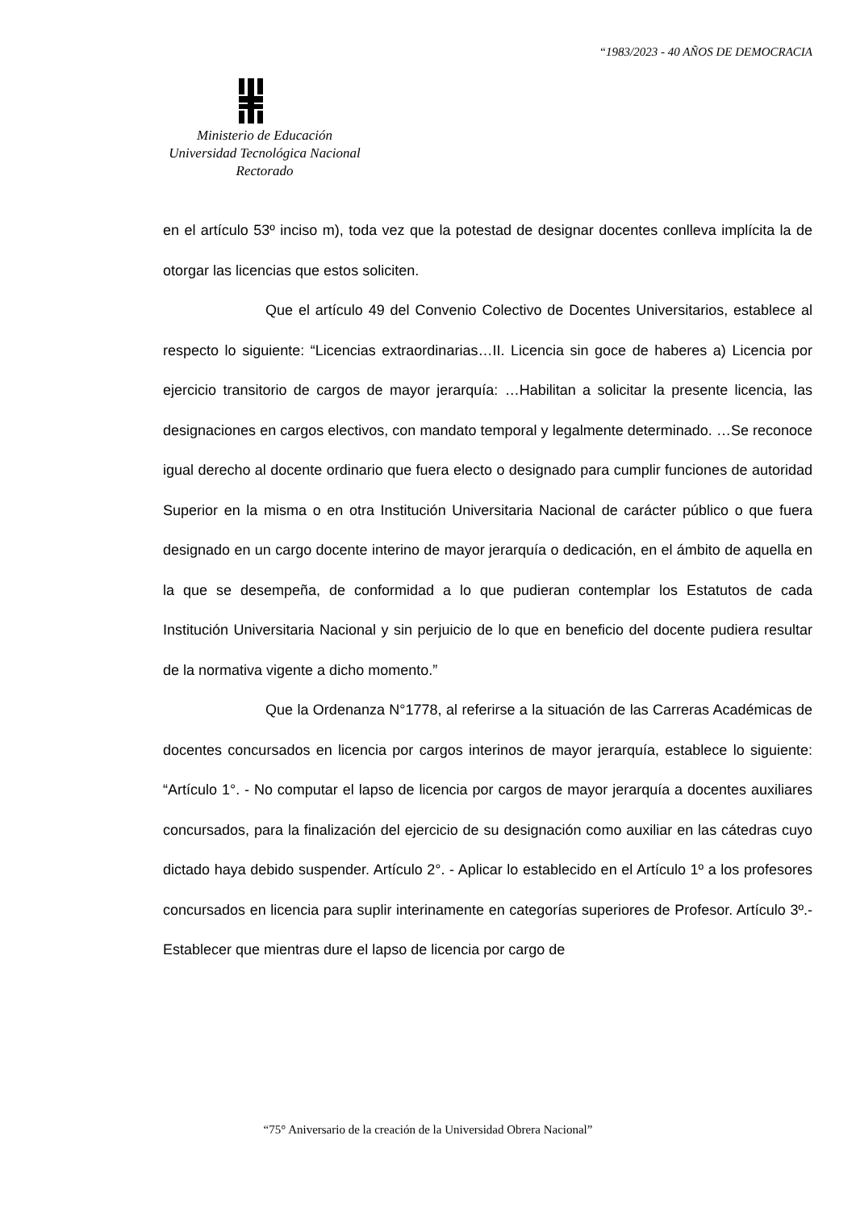“1983/2023 - 40 AÑOS DE DEMOCRACIA
Ministerio de Educación
Universidad Tecnológica Nacional
Rectorado
en el artículo 53º inciso m), toda vez que la potestad de designar docentes conlleva implícita la de otorgar las licencias que estos soliciten.
Que el artículo 49 del Convenio Colectivo de Docentes Universitarios, establece al respecto lo siguiente: “Licencias extraordinarias…II. Licencia sin goce de haberes a) Licencia por ejercicio transitorio de cargos de mayor jerarquía: …Habilitan a solicitar la presente licencia, las designaciones en cargos electivos, con mandato temporal y legalmente determinado. …Se reconoce igual derecho al docente ordinario que fuera electo o designado para cumplir funciones de autoridad Superior en la misma o en otra Institución Universitaria Nacional de carácter público o que fuera designado en un cargo docente interino de mayor jerarquía o dedicación, en el ámbito de aquella en la que se desempeña, de conformidad a lo que pudieran contemplar los Estatutos de cada Institución Universitaria Nacional y sin perjuicio de lo que en beneficio del docente pudiera resultar de la normativa vigente a dicho momento.”
Que la Ordenanza N°1778, al referirse a la situación de las Carreras Académicas de docentes concursados en licencia por cargos interinos de mayor jerarquía, establece lo siguiente: “Artículo 1°. - No computar el lapso de licencia por cargos de mayor jerarquía a docentes auxiliares concursados, para la finalización del ejercicio de su designación como auxiliar en las cátedras cuyo dictado haya debido suspender. Artículo 2°. - Aplicar lo establecido en el Artículo 1º a los profesores concursados en licencia para suplir interinamente en categorías superiores de Profesor. Artículo 3º.- Establecer que mientras dure el lapso de licencia por cargo de
“75° Aniversario de la creación de la Universidad Obrera Nacional”